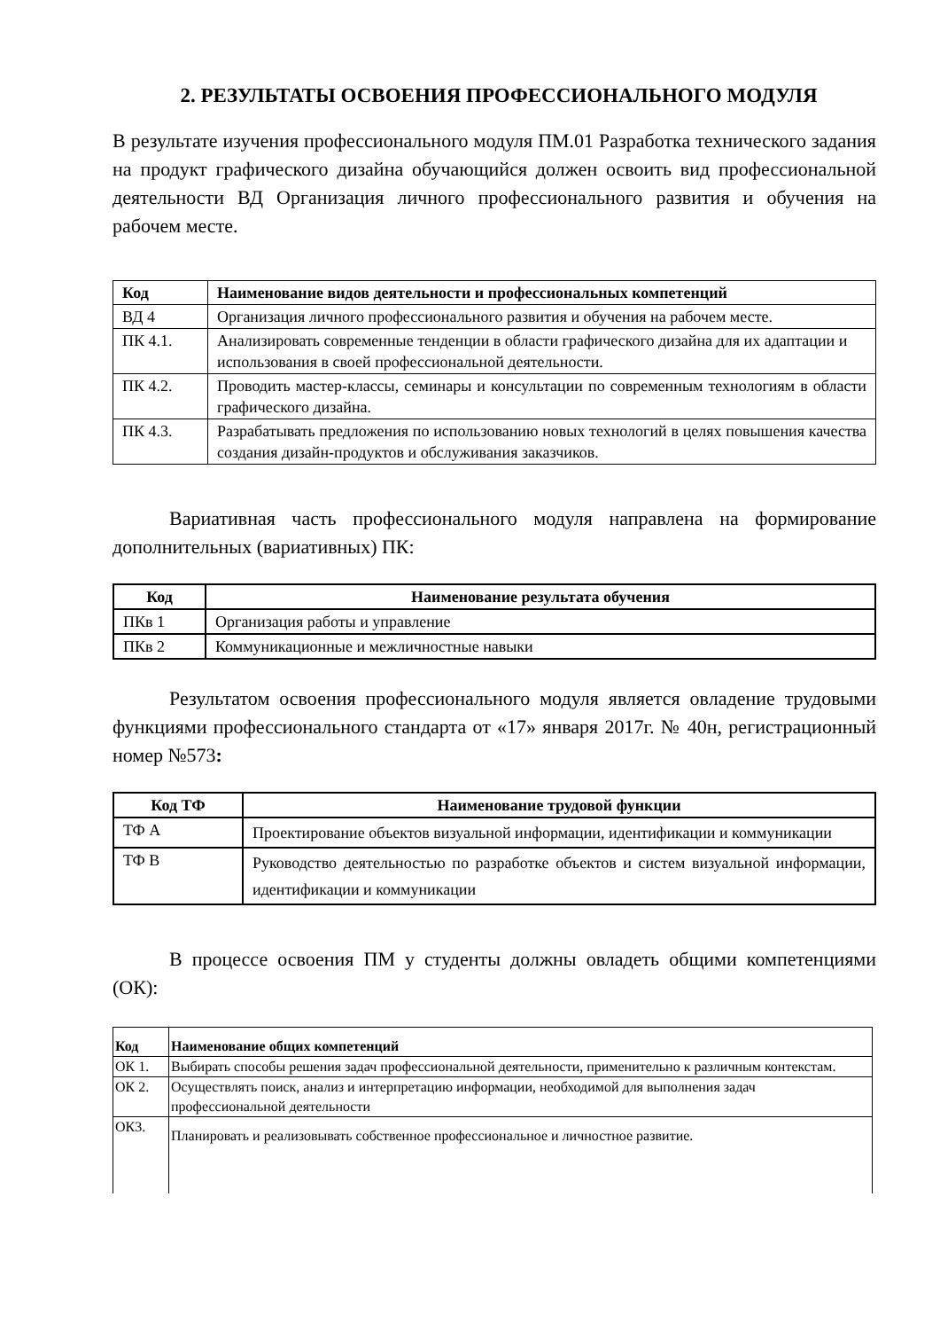2. РЕЗУЛЬТАТЫ ОСВОЕНИЯ ПРОФЕССИОНАЛЬНОГО МОДУЛЯ
В результате изучения профессионального модуля ПМ.01 Разработка технического задания на продукт графического дизайна обучающийся должен освоить вид профессиональной деятельности ВД Организация личного профессионального развития и обучения на рабочем месте.
| Код | Наименование видов деятельности и профессиональных компетенций |
| --- | --- |
| ВД 4 | Организация личного профессионального развития и обучения на рабочем месте. |
| ПК 4.1. | Анализировать современные тенденции в области графического дизайна для их адаптации и использования в своей профессиональной деятельности. |
| ПК 4.2. | Проводить мастер-классы, семинары и консультации по современным технологиям в области графического дизайна. |
| ПК 4.3. | Разрабатывать предложения по использованию новых технологий в целях повышения качества создания дизайн-продуктов и обслуживания заказчиков. |
Вариативная часть профессионального модуля направлена на формирование дополнительных (вариативных) ПК:
| Код | Наименование результата обучения |
| --- | --- |
| ПКв 1 | Организация работы и управление |
| ПКв 2 | Коммуникационные и межличностные навыки |
Результатом освоения профессионального модуля является овладение трудовыми функциями профессионального стандарта от «17» января 2017г. № 40н, регистрационный номер №573:
| Код ТФ | Наименование трудовой функции |
| --- | --- |
| ТФ А | Проектирование объектов визуальной информации, идентификации и коммуникации |
| ТФ В | Руководство деятельностью по разработке объектов и систем визуальной информации, идентификации и коммуникации |
В процессе освоения ПМ у студенты должны овладеть общими компетенциями (ОК):
| Код | Наименование общих компетенций |
| --- | --- |
| ОК 1. | Выбирать способы решения задач профессиональной деятельности, применительно к различным контекстам. |
| ОК 2. | Осуществлять поиск, анализ и интерпретацию информации, необходимой для выполнения задач профессиональной деятельности |
| ОК3. | Планировать и реализовывать собственное профессиональное и личностное развитие. |